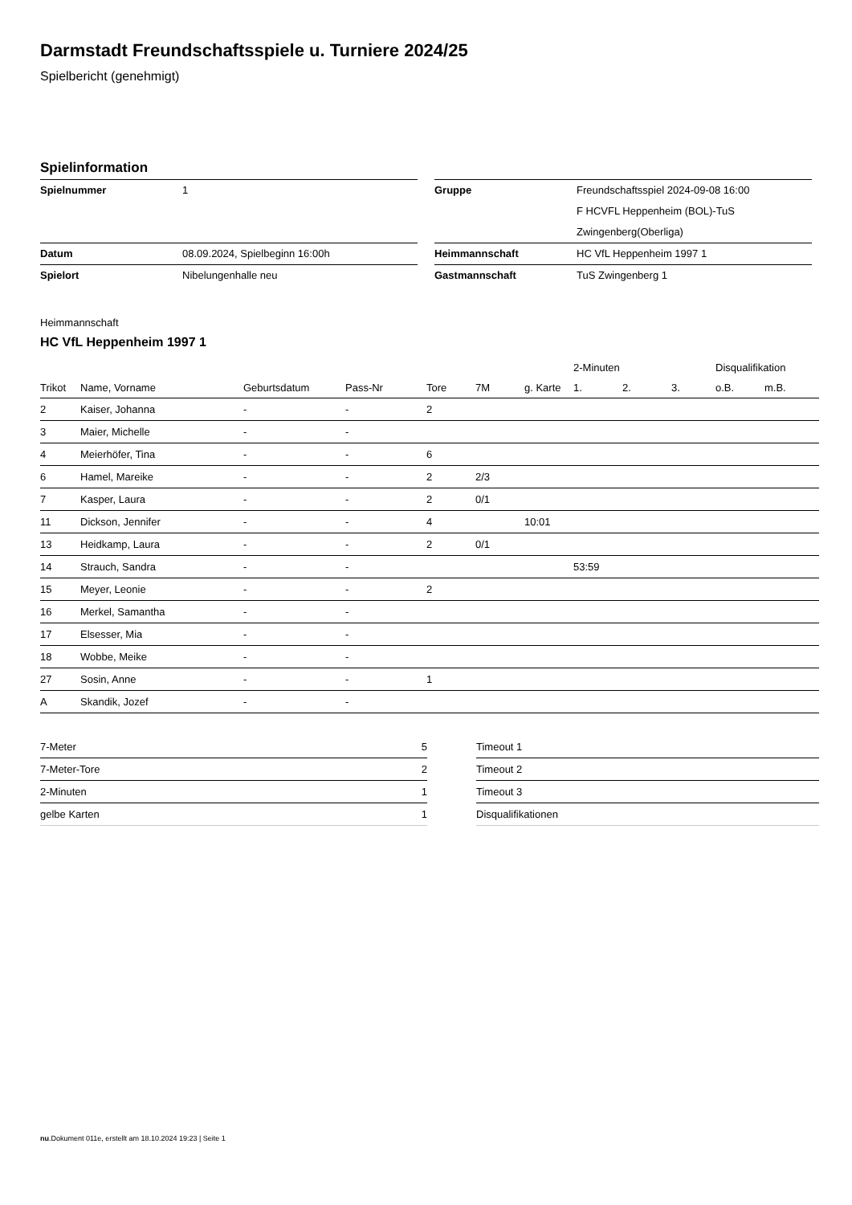Darmstadt Freundschaftsspiele u. Turniere 2024/25
Spielbericht (genehmigt)
Spielinformation
| Spielnummer | 1 |
| Datum | 08.09.2024, Spielbeginn 16:00h |
| Spielort | Nibelungenhalle neu |
| Gruppe | Freundschaftsspiel 2024-09-08 16:00 F HCVFL Heppenheim (BOL)-TuS Zwingenberg(Oberliga) |
| Heimmannschaft | HC VfL Heppenheim 1997 1 |
| Gastmannschaft | TuS Zwingenberg 1 |
Heimmannschaft
HC VfL Heppenheim 1997 1
| | | | | | | | 2-Minuten | | | Disqualifikation | |
| --- | --- | --- | --- | --- | --- | --- | --- | --- | --- | --- | --- |
| Trikot | Name, Vorname | Geburtsdatum | Pass-Nr | Tore | 7M | g. Karte | 1. | 2. | 3. | o.B. | m.B. |
| 2 | Kaiser, Johanna | - | - | 2 | | | | | | | |
| 3 | Maier, Michelle | - | - | | | | | | | | |
| 4 | Meierhöfer, Tina | - | - | 6 | | | | | | | |
| 6 | Hamel, Mareike | - | - | 2 | 2/3 | | | | | | |
| 7 | Kasper, Laura | - | - | 2 | 0/1 | | | | | | |
| 11 | Dickson, Jennifer | - | - | 4 | | 10:01 | | | | | |
| 13 | Heidkamp, Laura | - | - | 2 | 0/1 | | | | | | |
| 14 | Strauch, Sandra | - | - | | | | 53:59 | | | | |
| 15 | Meyer, Leonie | - | - | 2 | | | | | | | |
| 16 | Merkel, Samantha | - | - | | | | | | | | |
| 17 | Elsesser, Mia | - | - | | | | | | | | |
| 18 | Wobbe, Meike | - | - | | | | | | | | |
| 27 | Sosin, Anne | - | - | 1 | | | | | | | |
| A | Skandik, Jozef | - | - | | | | | | | | |
| 7-Meter | 5 |
| 7-Meter-Tore | 2 |
| 2-Minuten | 1 |
| gelbe Karten | 1 |
| Timeout 1 |
| Timeout 2 |
| Timeout 3 |
| Disqualifikationen |
nu.Dokument 011e, erstellt am 18.10.2024 19:23 | Seite 1